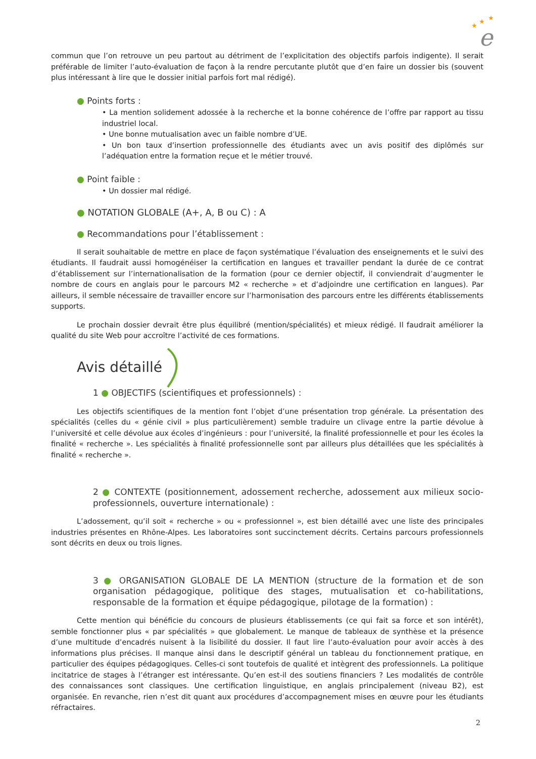★
★
★
e
commun que l’on retrouve un peu partout au détriment de l’explicitation des objectifs parfois indigente). Il serait préférable de limiter l’auto-évaluation de façon à la rendre percutante plutôt que d’en faire un dossier bis (souvent plus intéressant à lire que le dossier initial parfois fort mal rédigé).
● Points forts :
• La mention solidement adossée à la recherche et la bonne cohérence de l’offre par rapport au tissu industriel local.
• Une bonne mutualisation avec un faible nombre d’UE.
• Un bon taux d’insertion professionnelle des étudiants avec un avis positif des diplômés sur l’adéquation entre la formation reçue et le métier trouvé.
● Point faible :
• Un dossier mal rédigé.
● NOTATION GLOBALE (A+, A, B ou C) : A
● Recommandations pour l’établissement :
Il serait souhaitable de mettre en place de façon systématique l’évaluation des enseignements et le suivi des étudiants. Il faudrait aussi homogénéiser la certification en langues et travailler pendant la durée de ce contrat d’établissement sur l’internationalisation de la formation (pour ce dernier objectif, il conviendrait d’augmenter le nombre de cours en anglais pour le parcours M2 « recherche » et d’adjoindre une certification en langues). Par ailleurs, il semble nécessaire de travailler encore sur l’harmonisation des parcours entre les différents établissements supports.
Le prochain dossier devrait être plus équilibré (mention/spécialités) et mieux rédigé. Il faudrait améliorer la qualité du site Web pour accroître l’activité de ces formations.
Avis détaillé
1 ● OBJECTIFS (scientifiques et professionnels) :
Les objectifs scientifiques de la mention font l’objet d’une présentation trop générale. La présentation des spécialités (celles du « génie civil » plus particulièrement) semble traduire un clivage entre la partie dévolue à l’université et celle dévolue aux écoles d’ingénieurs : pour l’université, la finalité professionnelle et pour les écoles la finalité « recherche ». Les spécialités à finalité professionnelle sont par ailleurs plus détaillées que les spécialités à finalité « recherche ».
2 ● CONTEXTE (positionnement, adossement recherche, adossement aux milieux socio-professionnels, ouverture internationale) :
L’adossement, qu’il soit « recherche » ou « professionnel », est bien détaillé avec une liste des principales industries présentes en Rhône-Alpes. Les laboratoires sont succinctement décrits. Certains parcours professionnels sont décrits en deux ou trois lignes.
3 ● ORGANISATION GLOBALE DE LA MENTION (structure de la formation et de son organisation pédagogique, politique des stages, mutualisation et co-habilitations, responsable de la formation et équipe pédagogique, pilotage de la formation) :
Cette mention qui bénéficie du concours de plusieurs établissements (ce qui fait sa force et son intérêt), semble fonctionner plus « par spécialités » que globalement. Le manque de tableaux de synthèse et la présence d’une multitude d’encadrés nuisent à la lisibilité du dossier. Il faut lire l’auto-évaluation pour avoir accès à des informations plus précises. Il manque ainsi dans le descriptif général un tableau du fonctionnement pratique, en particulier des équipes pédagogiques. Celles-ci sont toutefois de qualité et intègrent des professionnels. La politique incitatrice de stages à l’étranger est intéressante. Qu’en est-il des soutiens financiers ? Les modalités de contrôle des connaissances sont classiques. Une certification linguistique, en anglais principalement (niveau B2), est organisée. En revanche, rien n’est dit quant aux procédures d’accompagnement mises en œuvre pour les étudiants réfractaires.
2